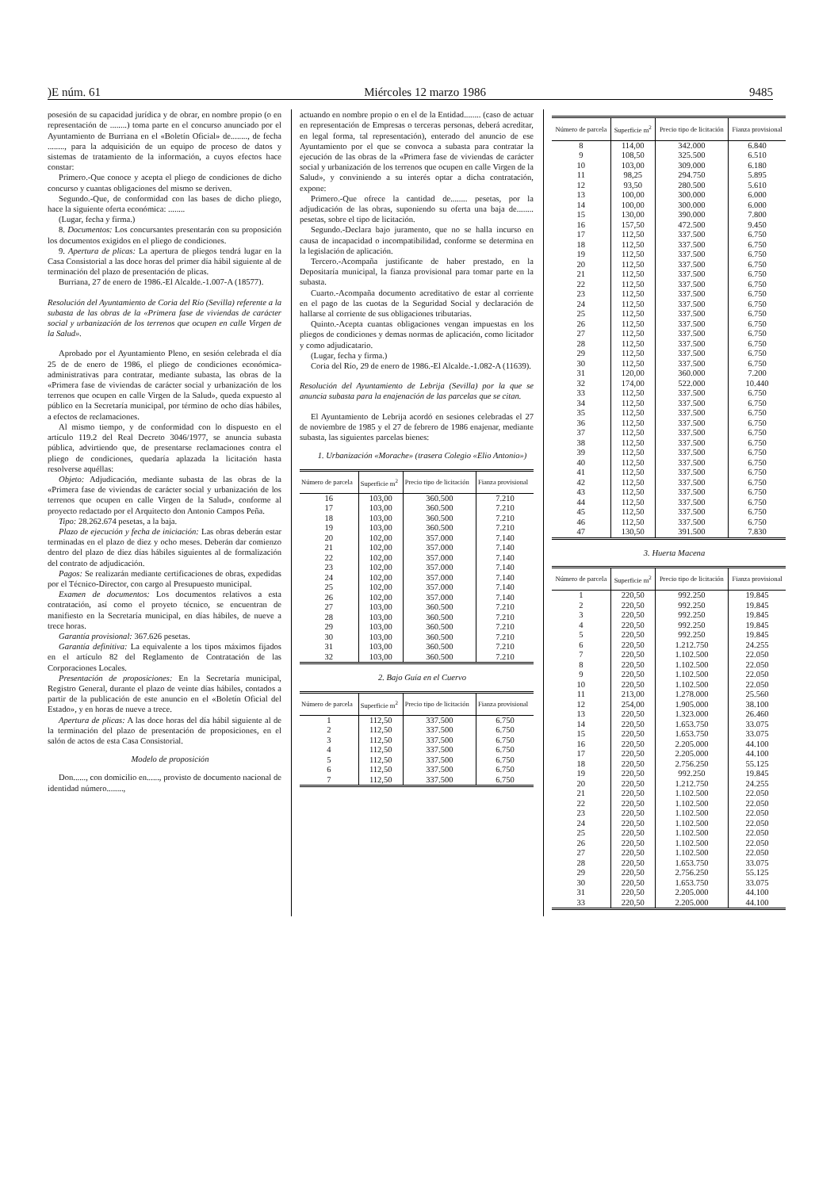)E núm. 61 Miércoles 12 marzo 1986 9485
posesión de su capacidad jurídica y de obrar, en nombre propio (o en representación de ........) toma parte en el concurso anunciado por el Ayuntamiento de Burriana en el «Boletín Oficial» de........, de fecha ........, para la adquisición de un equipo de proceso de datos y sistemas de tratamiento de la información, a cuyos efectos hace constar:
Primero.-Que conoce y acepta el pliego de condiciones de dicho concurso y cuantas obligaciones del mismo se deriven.
Segundo.-Que, de conformidad con las bases de dicho pliego, hace la siguiente oferta económica: ........
(Lugar, fecha y firma.)
8. Documentos: Los concursantes presentarán con su proposición los documentos exigidos en el pliego de condiciones.
9. Apertura de plicas: La apertura de pliegos tendrá lugar en la Casa Consistorial a las doce horas del primer día hábil siguiente al de terminación del plazo de presentación de plicas.
Burriana, 27 de enero de 1986.-El Alcalde.-1.007-A (18577).
Resolución del Ayuntamiento de Coria del Río (Sevilla) referente a la subasta de las obras de la «Primera fase de viviendas de carácter social y urbanización de los terrenos que ocupen en calle Virgen de la Salud».
Aprobado por el Ayuntamiento Pleno, en sesión celebrada el día 25 de de enero de 1986, el pliego de condiciones económica-administrativas para contratar, mediante subasta, las obras de la «Primera fase de viviendas de carácter social y urbanización de los terrenos que ocupen en calle Virgen de la Salud», queda expuesto al público en la Secretaría municipal, por término de ocho días hábiles, a efectos de reclamaciones.
Al mismo tiempo, y de conformidad con lo dispuesto en el artículo 119.2 del Real Decreto 3046/1977, se anuncia subasta pública, advirtiendo que, de presentarse reclamaciones contra el pliego de condiciones, quedaría aplazada la licitación hasta resolverse aquéllas:
Objeto: Adjudicación, mediante subasta de las obras de la «Primera fase de viviendas de carácter social y urbanización de los terrenos que ocupen en calle Virgen de la Salud», conforme al proyecto redactado por el Arquitecto don Antonio Campos Peña.
Tipo: 28.262.674 pesetas, a la baja.
Plazo de ejecución y fecha de iniciación: Las obras deberán estar terminadas en el plazo de diez y ocho meses. Deberán dar comienzo dentro del plazo de diez días hábiles siguientes al de formalización del contrato de adjudicación.
Pagos: Se realizarán mediante certificaciones de obras, expedidas por el Técnico-Director, con cargo al Presupuesto municipal.
Examen de documentos: Los documentos relativos a esta contratación, así como el proyeto técnico, se encuentran de manifiesto en la Secretaría municipal, en días hábiles, de nueve a trece horas.
Garantía provisional: 367.626 pesetas.
Garantía definitiva: La equivalente a los tipos máximos fijados en el artículo 82 del Reglamento de Contratación de las Corporaciones Locales.
Presentación de proposiciones: En la Secretaría municipal, Registro General, durante el plazo de veinte días hábiles, contados a partir de la publicación de este anuncio en el «Boletín Oficial del Estado», y en horas de nueve a trece.
Apertura de plicas: A las doce horas del día hábil siguiente al de la terminación del plazo de presentación de proposiciones, en el salón de actos de esta Casa Consistorial.
Modelo de proposición
Don......, con domicilio en......, provisto de documento nacional de identidad número........,
actuando en nombre propio o en el de la Entidad........ (caso de actuar en representación de Empresas o terceras personas, deberá acreditar, en legal forma, tal representación), enterado del anuncio de ese Ayuntamiento por el que se convoca a subasta para contratar la ejecución de las obras de la «Primera fase de viviendas de carácter social y urbanización de los terrenos que ocupen en calle Virgen de la Salud», y conviniendo a su interés optar a dicha contratación, expone:
Primero.-Que ofrece la cantidad de........ pesetas, por la adjudicación de las obras, suponiendo su oferta una baja de........ pesetas, sobre el tipo de licitación.
Segundo.-Declara bajo juramento, que no se halla incurso en causa de incapacidad o incompatibilidad, conforme se determina en la legislación de aplicación.
Tercero.-Acompaña justificante de haber prestado, en la Depositaría municipal, la fianza provisional para tomar parte en la subasta.
Cuarto.-Acompaña documento acreditativo de estar al corriente en el pago de las cuotas de la Seguridad Social y declaración de hallarse al corriente de sus obligaciones tributarias.
Quinto.-Acepta cuantas obligaciones vengan impuestas en los pliegos de condiciones y demas normas de aplicación, como licitador y como adjudicatario.
(Lugar, fecha y firma.)
Coria del Río, 29 de enero de 1986.-El Alcalde.-1.082-A (11639).
Resolución del Ayuntamiento de Lebrija (Sevilla) por la que se anuncia subasta para la enajenación de las parcelas que se citan.
El Ayuntamiento de Lebrija acordó en sesiones celebradas el 27 de noviembre de 1985 y el 27 de febrero de 1986 enajenar, mediante subasta, las siguientes parcelas bienes:
1. Urbanización «Morache» (trasera Colegio «Elio Antonio»)
| Número de parcela | Superficie m<sup>2</sup> | Precio tipo de licitación | Fianza provisional |
| --- | --- | --- | --- |
| 16 | 103,00 | 360.500 | 7.210 |
| 17 | 103,00 | 360.500 | 7.210 |
| 18 | 103,00 | 360.500 | 7.210 |
| 19 | 103,00 | 360.500 | 7.210 |
| 20 | 102,00 | 357.000 | 7.140 |
| 21 | 102,00 | 357.000 | 7.140 |
| 22 | 102,00 | 357.000 | 7.140 |
| 23 | 102,00 | 357.000 | 7.140 |
| 24 | 102,00 | 357.000 | 7.140 |
| 25 | 102,00 | 357.000 | 7.140 |
| 26 | 102,00 | 357.000 | 7.140 |
| 27 | 103,00 | 360.500 | 7.210 |
| 28 | 103,00 | 360.500 | 7.210 |
| 29 | 103,00 | 360.500 | 7.210 |
| 30 | 103,00 | 360.500 | 7.210 |
| 31 | 103,00 | 360.500 | 7.210 |
| 32 | 103,00 | 360.500 | 7.210 |
2. Bajo Guía en el Cuervo
| Número de parcela | Superficie m<sup>2</sup> | Precio tipo de licitación | Fianza provisional |
| --- | --- | --- | --- |
| 1 | 112,50 | 337.500 | 6.750 |
| 2 | 112,50 | 337.500 | 6.750 |
| 3 | 112,50 | 337.500 | 6.750 |
| 4 | 112,50 | 337.500 | 6.750 |
| 5 | 112,50 | 337.500 | 6.750 |
| 6 | 112,50 | 337.500 | 6.750 |
| 7 | 112,50 | 337.500 | 6.750 |
| Número de parcela | Superficie m<sup>2</sup> | Precio tipo de licitación | Fianza provisional |
| --- | --- | --- | --- |
| 8 | 114,00 | 342.000 | 6.840 |
| 9 | 108,50 | 325.500 | 6.510 |
| 10 | 103,00 | 309.000 | 6.180 |
| 11 | 98,25 | 294.750 | 5.895 |
| 12 | 93,50 | 280.500 | 5.610 |
| 13 | 100,00 | 300.000 | 6.000 |
| 14 | 100,00 | 300.000 | 6.000 |
| 15 | 130,00 | 390.000 | 7.800 |
| 16 | 157,50 | 472.500 | 9.450 |
| 17 | 112,50 | 337.500 | 6.750 |
| 18 | 112,50 | 337.500 | 6.750 |
| 19 | 112,50 | 337.500 | 6.750 |
| 20 | 112,50 | 337.500 | 6.750 |
| 21 | 112,50 | 337.500 | 6.750 |
| 22 | 112,50 | 337.500 | 6.750 |
| 23 | 112,50 | 337.500 | 6.750 |
| 24 | 112,50 | 337.500 | 6.750 |
| 25 | 112,50 | 337.500 | 6.750 |
| 26 | 112,50 | 337.500 | 6.750 |
| 27 | 112,50 | 337.500 | 6.750 |
| 28 | 112,50 | 337.500 | 6.750 |
| 29 | 112,50 | 337.500 | 6.750 |
| 30 | 112,50 | 337.500 | 6.750 |
| 31 | 120,00 | 360.000 | 7.200 |
| 32 | 174,00 | 522.000 | 10.440 |
| 33 | 112,50 | 337.500 | 6.750 |
| 34 | 112,50 | 337.500 | 6.750 |
| 35 | 112,50 | 337.500 | 6.750 |
| 36 | 112,50 | 337.500 | 6.750 |
| 37 | 112,50 | 337.500 | 6.750 |
| 38 | 112,50 | 337.500 | 6.750 |
| 39 | 112,50 | 337.500 | 6.750 |
| 40 | 112,50 | 337.500 | 6.750 |
| 41 | 112,50 | 337.500 | 6.750 |
| 42 | 112,50 | 337.500 | 6.750 |
| 43 | 112,50 | 337.500 | 6.750 |
| 44 | 112,50 | 337.500 | 6.750 |
| 45 | 112,50 | 337.500 | 6.750 |
| 46 | 112,50 | 337.500 | 6.750 |
| 47 | 130,50 | 391.500 | 7.830 |
3. Huerta Macena
| Número de parcela | Superficie m<sup>2</sup> | Precio tipo de licitación | Fianza provisional |
| --- | --- | --- | --- |
| 1 | 220,50 | 992.250 | 19.845 |
| 2 | 220,50 | 992.250 | 19.845 |
| 3 | 220,50 | 992.250 | 19.845 |
| 4 | 220,50 | 992.250 | 19.845 |
| 5 | 220,50 | 992.250 | 19.845 |
| 6 | 220,50 | 1.212.750 | 24.255 |
| 7 | 220,50 | 1.102.500 | 22.050 |
| 8 | 220,50 | 1.102.500 | 22.050 |
| 9 | 220,50 | 1.102.500 | 22.050 |
| 10 | 220,50 | 1.102.500 | 22.050 |
| 11 | 213,00 | 1.278.000 | 25.560 |
| 12 | 254,00 | 1.905.000 | 38.100 |
| 13 | 220,50 | 1.323.000 | 26.460 |
| 14 | 220,50 | 1.653.750 | 33.075 |
| 15 | 220,50 | 1.653.750 | 33.075 |
| 16 | 220,50 | 2.205.000 | 44.100 |
| 17 | 220,50 | 2.205.000 | 44.100 |
| 18 | 220,50 | 2.756.250 | 55.125 |
| 19 | 220,50 | 992.250 | 19.845 |
| 20 | 220,50 | 1.212.750 | 24.255 |
| 21 | 220,50 | 1.102.500 | 22.050 |
| 22 | 220,50 | 1.102.500 | 22.050 |
| 23 | 220,50 | 1.102.500 | 22.050 |
| 24 | 220,50 | 1.102.500 | 22.050 |
| 25 | 220,50 | 1.102.500 | 22.050 |
| 26 | 220,50 | 1.102.500 | 22.050 |
| 27 | 220,50 | 1.102.500 | 22.050 |
| 28 | 220,50 | 1.653.750 | 33.075 |
| 29 | 220,50 | 2.756.250 | 55.125 |
| 30 | 220,50 | 1.653.750 | 33.075 |
| 31 | 220,50 | 2.205.000 | 44.100 |
| 33 | 220,50 | 2.205.000 | 44.100 |